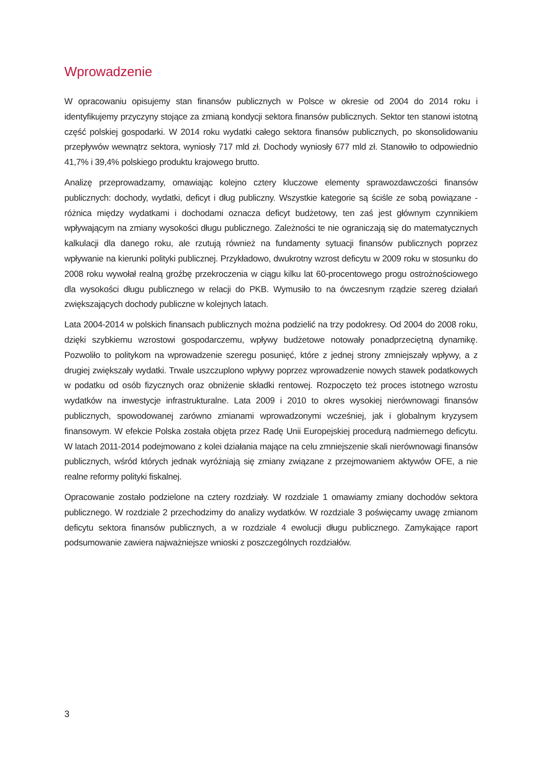Wprowadzenie
W opracowaniu opisujemy stan finansów publicznych w Polsce w okresie od 2004 do 2014 roku i identyfikujemy przyczyny stojące za zmianą kondycji sektora finansów publicznych. Sektor ten stanowi istotną część polskiej gospodarki. W 2014 roku wydatki całego sektora finansów publicznych, po skonsolidowaniu przepływów wewnątrz sektora, wyniosły 717 mld zł. Dochody wyniosły 677 mld zł. Stanowiło to odpowiednio 41,7% i 39,4% polskiego produktu krajowego brutto.
Analizę przeprowadzamy, omawiając kolejno cztery kluczowe elementy sprawozdawczości finansów publicznych: dochody, wydatki, deficyt i dług publiczny. Wszystkie kategorie są ściśle ze sobą powiązane - różnica między wydatkami i dochodami oznacza deficyt budżetowy, ten zaś jest głównym czynnikiem wpływającym na zmiany wysokości długu publicznego. Zależności te nie ograniczają się do matematycznych kalkulacji dla danego roku, ale rzutują również na fundamenty sytuacji finansów publicznych poprzez wpływanie na kierunki polityki publicznej. Przykładowo, dwukrotny wzrost deficytu w 2009 roku w stosunku do 2008 roku wywołał realną groźbę przekroczenia w ciągu kilku lat 60-procentowego progu ostrożnościowego dla wysokości długu publicznego w relacji do PKB. Wymusiło to na ówczesnym rządzie szereg działań zwiększających dochody publiczne w kolejnych latach.
Lata 2004-2014 w polskich finansach publicznych można podzielić na trzy podokresy. Od 2004 do 2008 roku, dzięki szybkiemu wzrostowi gospodarczemu, wpływy budżetowe notowały ponadprzeciętną dynamikę. Pozwoliło to politykom na wprowadzenie szeregu posunięć, które z jednej strony zmniejszały wpływy, a z drugiej zwiększały wydatki. Trwale uszczuplono wpływy poprzez wprowadzenie nowych stawek podatkowych w podatku od osób fizycznych oraz obniżenie składki rentowej. Rozpoczęto też proces istotnego wzrostu wydatków na inwestycje infrastrukturalne. Lata 2009 i 2010 to okres wysokiej nierównowagi finansów publicznych, spowodowanej zarówno zmianami wprowadzonymi wcześniej, jak i globalnym kryzysem finansowym. W efekcie Polska została objęta przez Radę Unii Europejskiej procedurą nadmiernego deficytu. W latach 2011-2014 podejmowano z kolei działania mające na celu zmniejszenie skali nierównowagi finansów publicznych, wśród których jednak wyróżniają się zmiany związane z przejmowaniem aktywów OFE, a nie realne reformy polityki fiskalnej.
Opracowanie zostało podzielone na cztery rozdziały. W rozdziale 1 omawiamy zmiany dochodów sektora publicznego. W rozdziale 2 przechodzimy do analizy wydatków. W rozdziale 3 poświęcamy uwagę zmianom deficytu sektora finansów publicznych, a w rozdziale 4 ewolucji długu publicznego. Zamykające raport podsumowanie zawiera najważniejsze wnioski z poszczególnych rozdziałów.
3